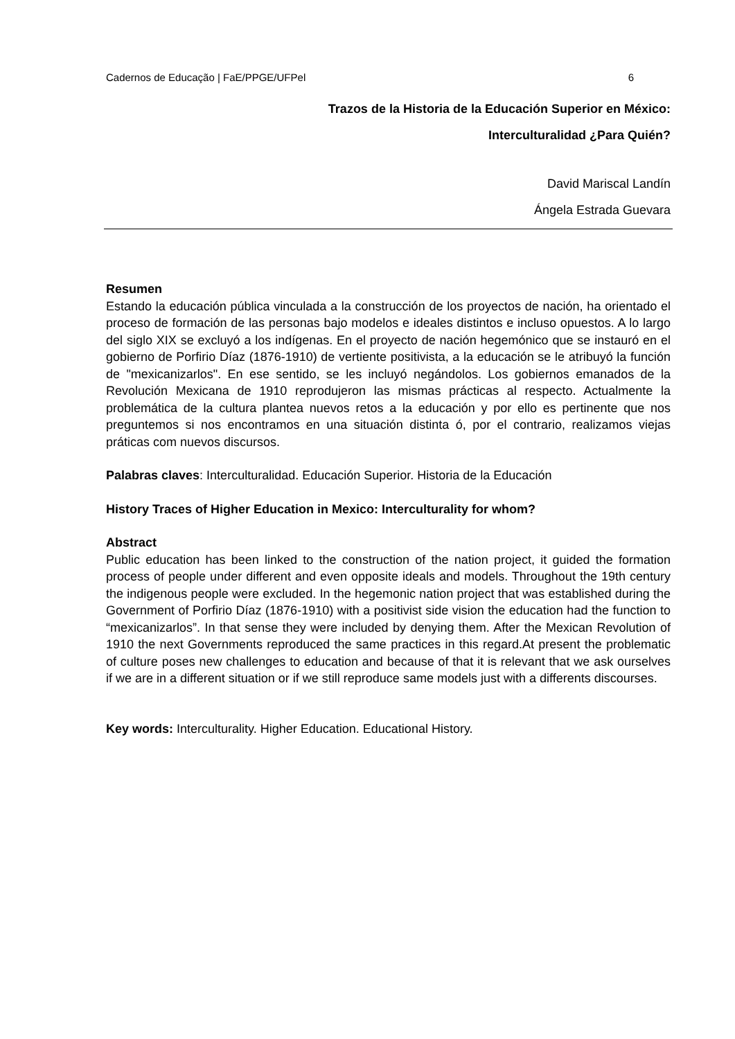Cadernos de Educação | FaE/PPGE/UFPel 6
Trazos de la Historia de la Educación Superior en México:
Interculturalidad ¿Para Quién?
David Mariscal Landín
Ángela Estrada Guevara
Resumen
Estando la educación pública vinculada a la construcción de los proyectos de nación, ha orientado el proceso de formación de las personas bajo modelos e ideales distintos e incluso opuestos. A lo largo del siglo XIX se excluyó a los indígenas. En el proyecto de nación hegemónico que se instauró en el gobierno de Porfirio Díaz (1876-1910) de vertiente positivista, a la educación se le atribuyó la función de "mexicanizarlos". En ese sentido, se les incluyó negándolos. Los gobiernos emanados de la Revolución Mexicana de 1910 reprodujeron las mismas prácticas al respecto. Actualmente la problemática de la cultura plantea nuevos retos a la educación y por ello es pertinente que nos preguntemos si nos encontramos en una situación distinta ó, por el contrario, realizamos viejas práticas com nuevos discursos.
Palabras claves: Interculturalidad. Educación Superior. Historia de la Educación
History Traces of Higher Education in Mexico: Interculturality for whom?
Abstract
Public education has been linked to the construction of the nation project, it guided the formation process of people under different and even opposite ideals and models. Throughout the 19th century the indigenous people were excluded. In the hegemonic nation project that was established during the Government of Porfirio Díaz (1876-1910) with a positivist side vision the education had the function to “mexicanizarlos”. In that sense they were included by denying them. After the Mexican Revolution of 1910 the next Governments reproduced the same practices in this regard.At present the problematic of culture poses new challenges to education and because of that it is relevant that we ask ourselves if we are in a different situation or if we still reproduce same models just with a differents discourses.
Key words: Interculturality. Higher Education. Educational History.